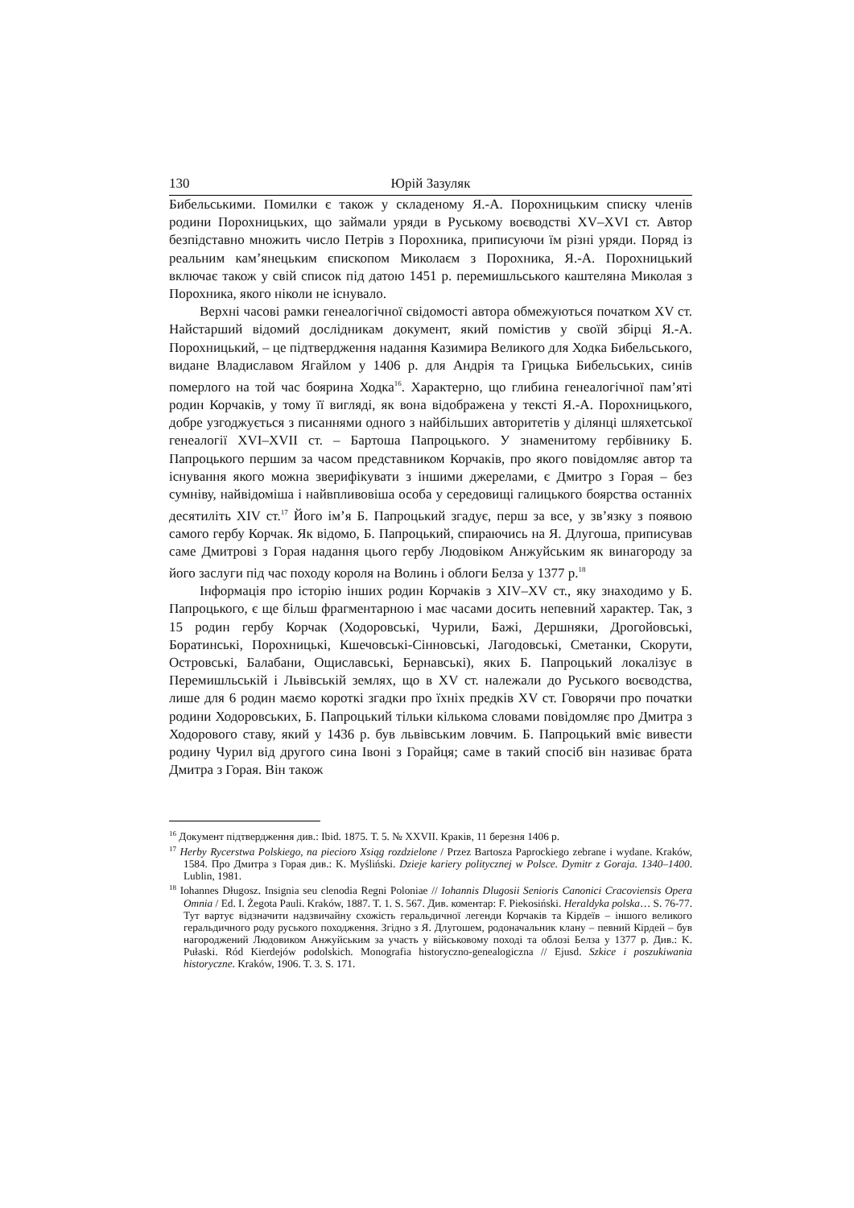130 Юрій Зазуляк
Бибельськими. Помилки є також у складеному Я.-А. Порохницьким списку членів родини Порохницьких, що займали уряди в Руському воєводстві XV–XVI ст. Автор безпідставно множить число Петрів з Порохника, приписуючи їм різні уряди. Поряд із реальним кам’янецьким єпископом Миколаєм з Порохника, Я.-А. Порохницький включає також у свій список під датою 1451 р. перемишльського каштеляна Миколая з Порохника, якого ніколи не існувало.
Верхні часові рамки генеалогічної свідомості автора обмежуються початком XV ст. Найстарший відомий дослідникам документ, який помістив у своїй збірці Я.-А. Порохницький, – це підтвердження надання Казимира Великого для Ходка Бибельського, видане Владиславом Ягайлом у 1406 р. для Андрія та Грицька Бибельських, синів померлого на той час боярина Ходка<sup>16</sup>. Характерно, що глибина генеалогічної пам’яті родин Корчаків, у тому її вигляді, як вона відображена у тексті Я.-А. Порохницького, добре узгоджується з писаннями одного з найбільших авторитетів у ділянці шляхетської генеалогії XVI–XVII ст. – Бартоша Папроцького. У знаменитому гербівнику Б. Папроцького першим за часом представником Корчаків, про якого повідомляє автор та існування якого можна зверифікувати з іншими джерелами, є Дмитро з Горая – без сумніву, найвідоміша і найвпливовіша особа у середовищі галицького боярства останніх десятиліть XIV ст.<sup>17</sup> Його ім’я Б. Папроцький згадує, перш за все, у зв’язку з появою самого гербу Корчак. Як відомо, Б. Папроцький, спираючись на Я. Длугоша, приписував саме Дмитрові з Горая надання цього гербу Людовіком Анжуйським як винагороду за його заслуги під час походу короля на Волинь і облоги Белза у 1377 р.<sup>18</sup>
Інформація про історію інших родин Корчаків з XIV–XV ст., яку знаходимо у Б. Папроцького, є ще більш фрагментарною і має часами досить непевний характер. Так, з 15 родин гербу Корчак (Ходоровські, Чурили, Бажі, Дершняки, Дрогойовські, Боратинські, Порохницькі, Кшечовські-Сінновські, Лагодовські, Сметанки, Скорути, Островські, Балабани, Ощиславські, Бернавські), яких Б. Папроцький локалізує в Перемишльській і Львівській землях, що в XV ст. належали до Руського воєводства, лише для 6 родин маємо короткі згадки про їхніх предків XV ст. Говорячи про початки родини Ходоровських, Б. Папроцький тільки кількома словами повідомляє про Дмитра з Ходорового ставу, який у 1436 р. був львівським ловчим. Б. Папроцький вміє вивести родину Чурил від другого сина Івоні з Горайця; саме в такий спосіб він називає брата Дмитра з Горая. Він також
<sup>16</sup> Документ підтвердження див.: Ibid. 1875. Т. 5. № XXVII. Краків, 11 березня 1406 р.
<sup>17</sup> Herby Rycerstwa Polskiego, na piecioro Xsiąg rozdzielone / Przez Bartosza Paprockiego zebrane i wydane. Kraków, 1584. Про Дмитра з Горая див.: K. Myśliński. Dzieje kariery politycznej w Polsce. Dymitr z Goraja. 1340–1400. Lublin, 1981.
<sup>18</sup> Iohannes Długosz. Insignia seu clenodia Regni Poloniae // Iohannis Dlugosii Senioris Canonici Cracoviensis Opera Omnia / Ed. I. Żegota Pauli. Kraków, 1887. T. 1. S. 567. Див. коментар: F. Piekosiński. Heraldyka polska… S. 76-77. Тут вартує відзначити надзвичайну схожість геральдичної легенди Корчаків та Кірдеїв – іншого великого геральдичного роду руського походження. Згідно з Я. Длугошем, родоначальник клану – певний Кірдей – був нагороджений Людовиком Анжуйським за участь у військовому поході та облозі Белза у 1377 р. Див.: K. Pułaski. Ród Kierdejów podolskich. Monografia historyczno-genealogiczna // Ejusd. Szkice i poszukiwania historyczne. Kraków, 1906. T. 3. S. 171.